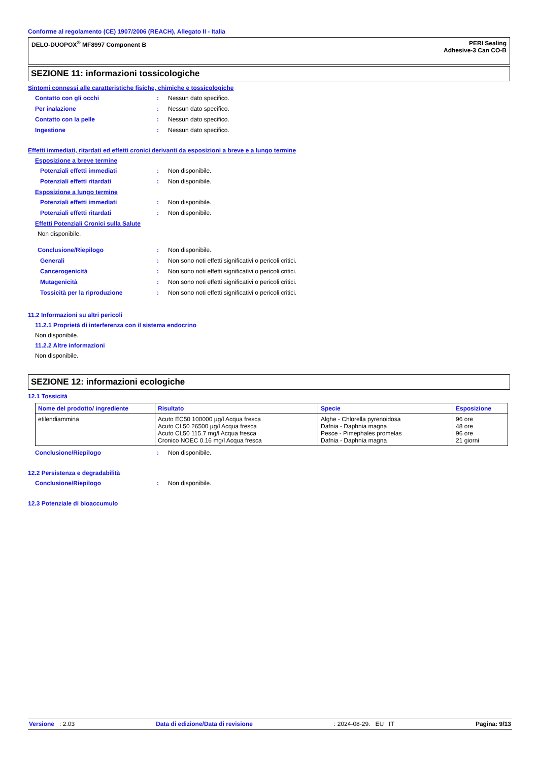Conforme al regolamento (CE) 1907/2006 (REACH), Allegato II - Italia
DELO-DUOPOX<sup>®</sup> MF8997 Component B
PERI Sealing
Adhesive-3 Can CO-B
SEZIONE 11: informazioni tossicologiche
Sintomi connessi alle caratteristiche fisiche, chimiche e tossicologiche
Contatto con gli occhi : Nessun dato specifico.
Per inalazione : Nessun dato specifico.
Contatto con la pelle : Nessun dato specifico.
Ingestione : Nessun dato specifico.
Effetti immediati, ritardati ed effetti cronici derivanti da esposizioni a breve e a lungo termine
Esposizione a breve termine
Potenziali effetti immediati : Non disponibile.
Potenziali effetti ritardati : Non disponibile.
Esposizione a lungo termine
Potenziali effetti immediati : Non disponibile.
Potenziali effetti ritardati : Non disponibile.
Effetti Potenziali Cronici sulla Salute
Non disponibile.
Conclusione/Riepilogo : Non disponibile.
Generali : Non sono noti effetti significativi o pericoli critici.
Cancerogenicità : Non sono noti effetti significativi o pericoli critici.
Mutagenicità : Non sono noti effetti significativi o pericoli critici.
Tossicità per la riproduzione : Non sono noti effetti significativi o pericoli critici.
11.2 Informazioni su altri pericoli
11.2.1 Proprietà di interferenza con il sistema endocrino
Non disponibile.
11.2.2 Altre informazioni
Non disponibile.
SEZIONE 12: informazioni ecologiche
12.1 Tossicità
| Nome del prodotto/ ingrediente | Risultato | Specie | Esposizione |
| --- | --- | --- | --- |
| etilendiammina | Acuto EC50 100000 µg/l Acqua fresca Acuto CL50 26500 µg/l Acqua fresca Acuto CL50 115.7 mg/l Acqua fresca Cronico NOEC 0.16 mg/l Acqua fresca | Alghe - Chlorella pyrenoidosa Dafnia - Daphnia magna Pesce - Pimephales promelas Dafnia - Daphnia magna | 96 ore 48 ore 96 ore 21 giorni |
Conclusione/Riepilogo : Non disponibile.
12.2 Persistenza e degradabilità
Conclusione/Riepilogo : Non disponibile.
12.3 Potenziale di bioaccumulo
Versione : 2.03 Data di edizione/Data di revisione: 2024-08-29. EU IT Pagina: 9/13